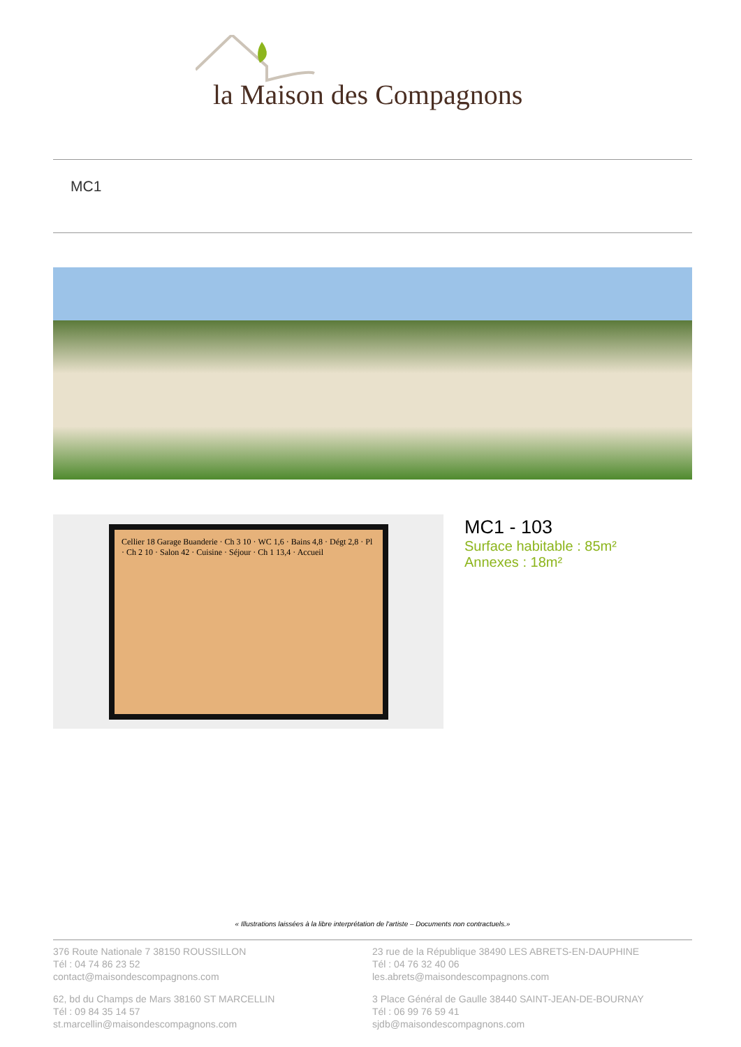la Maison des Compagnons
MC1
Cellier 18 Garage Buanderie · Ch 3 10 · WC 1,6 · Bains 4,8 · Dégt 2,8 · Pl · Ch 2 10 · Salon 42 · Cuisine · Séjour · Ch 1 13,4 · Accueil
MC1 - 103
Surface habitable : 85m²
Annexes : 18m²
« Illustrations laissées à la libre interprétation de l'artiste – Documents non contractuels.»
376 Route Nationale 7 38150 ROUSSILLON
Tél : 04 74 86 23 52
contact@maisondescompagnons.com
23 rue de la République 38490 LES ABRETS-EN-DAUPHINE
Tél : 04 76 32 40 06
les.abrets@maisondescompagnons.com
62, bd du Champs de Mars 38160 ST MARCELLIN
Tél : 09 84 35 14 57
st.marcellin@maisondescompagnons.com
3 Place Général de Gaulle 38440 SAINT-JEAN-DE-BOURNAY
Tél : 06 99 76 59 41
sjdb@maisondescompagnons.com